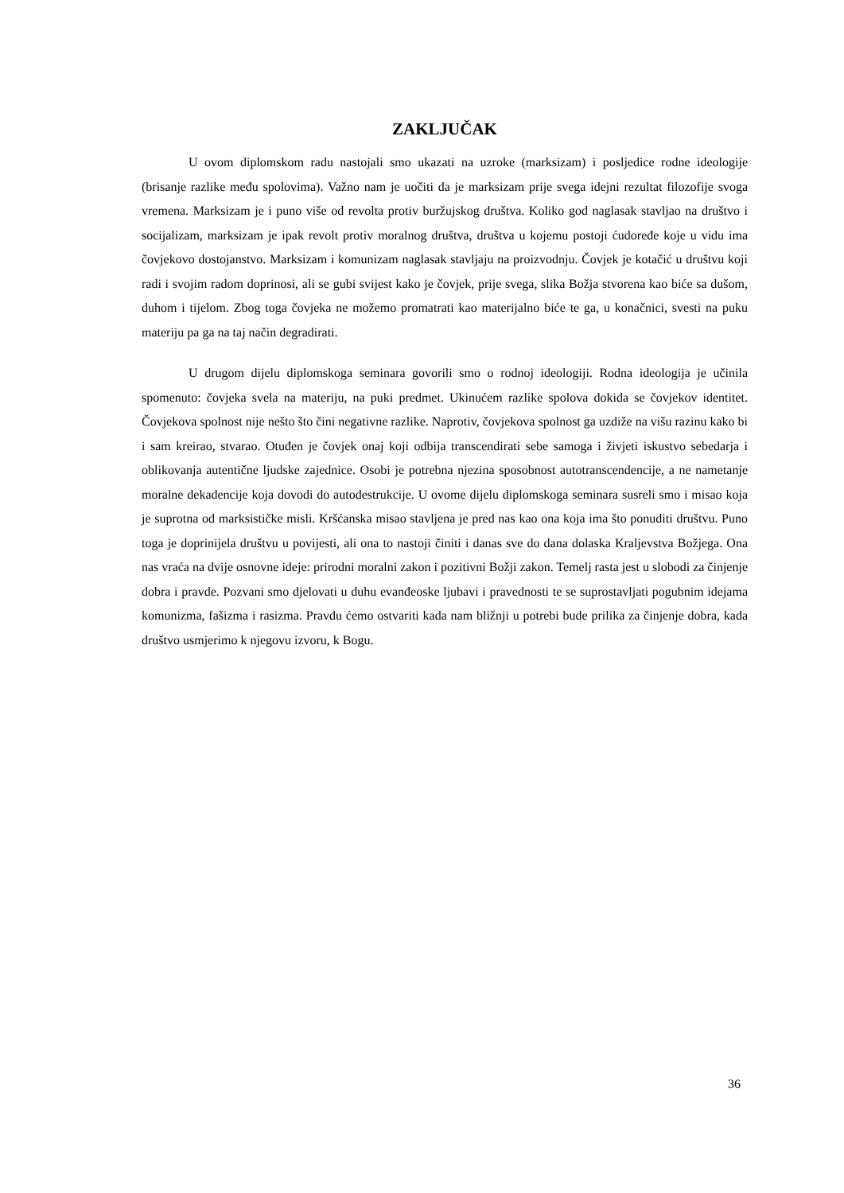ZAKLJUČAK
U ovom diplomskom radu nastojali smo ukazati na uzroke (marksizam) i posljedice rodne ideologije (brisanje razlike među spolovima). Važno nam je uočiti da je marksizam prije svega idejni rezultat filozofije svoga vremena. Marksizam je i puno više od revolta protiv buržujskog društva. Koliko god naglasak stavljao na društvo i socijalizam, marksizam je ipak revolt protiv moralnog društva, društva u kojemu postoji ćudoređe koje u vidu ima čovjekovo dostojanstvo. Marksizam i komunizam naglasak stavljaju na proizvodnju. Čovjek je kotačić u društvu koji radi i svojim radom doprinosi, ali se gubi svijest kako je čovjek, prije svega, slika Božja stvorena kao biće sa dušom, duhom i tijelom. Zbog toga čovjeka ne možemo promatrati kao materijalno biće te ga, u konačnici, svesti na puku materiju pa ga na taj način degradirati.
U drugom dijelu diplomskoga seminara govorili smo o rodnoj ideologiji. Rodna ideologija je učinila spomenuto: čovjeka svela na materiju, na puki predmet. Ukinućem razlike spolova dokida se čovjekov identitet. Čovjekova spolnost nije nešto što čini negativne razlike. Naprotiv, čovjekova spolnost ga uzdiže na višu razinu kako bi i sam kreirao, stvarao. Otuđen je čovjek onaj koji odbija transcendirati sebe samoga i živjeti iskustvo sebedarja i oblikovanja autentične ljudske zajednice. Osobi je potrebna njezina sposobnost autotranscendencije, a ne nametanje moralne dekadencije koja dovodi do autodestrukcije. U ovome dijelu diplomskoga seminara susreli smo i misao koja je suprotna od marksističke misli. Kršćanska misao stavljena je pred nas kao ona koja ima što ponuditi društvu. Puno toga je doprinijela društvu u povijesti, ali ona to nastoji činiti i danas sve do dana dolaska Kraljevstva Božjega. Ona nas vraća na dvije osnovne ideje: prirodni moralni zakon i pozitivni Božji zakon. Temelj rasta jest u slobodi za činjenje dobra i pravde. Pozvani smo djelovati u duhu evanđeoske ljubavi i pravednosti te se suprostavljati pogubnim idejama komunizma, fašizma i rasizma. Pravdu ćemo ostvariti kada nam bližnji u potrebi bude prilika za činjenje dobra, kada društvo usmjerimo k njegovu izvoru, k Bogu.
36